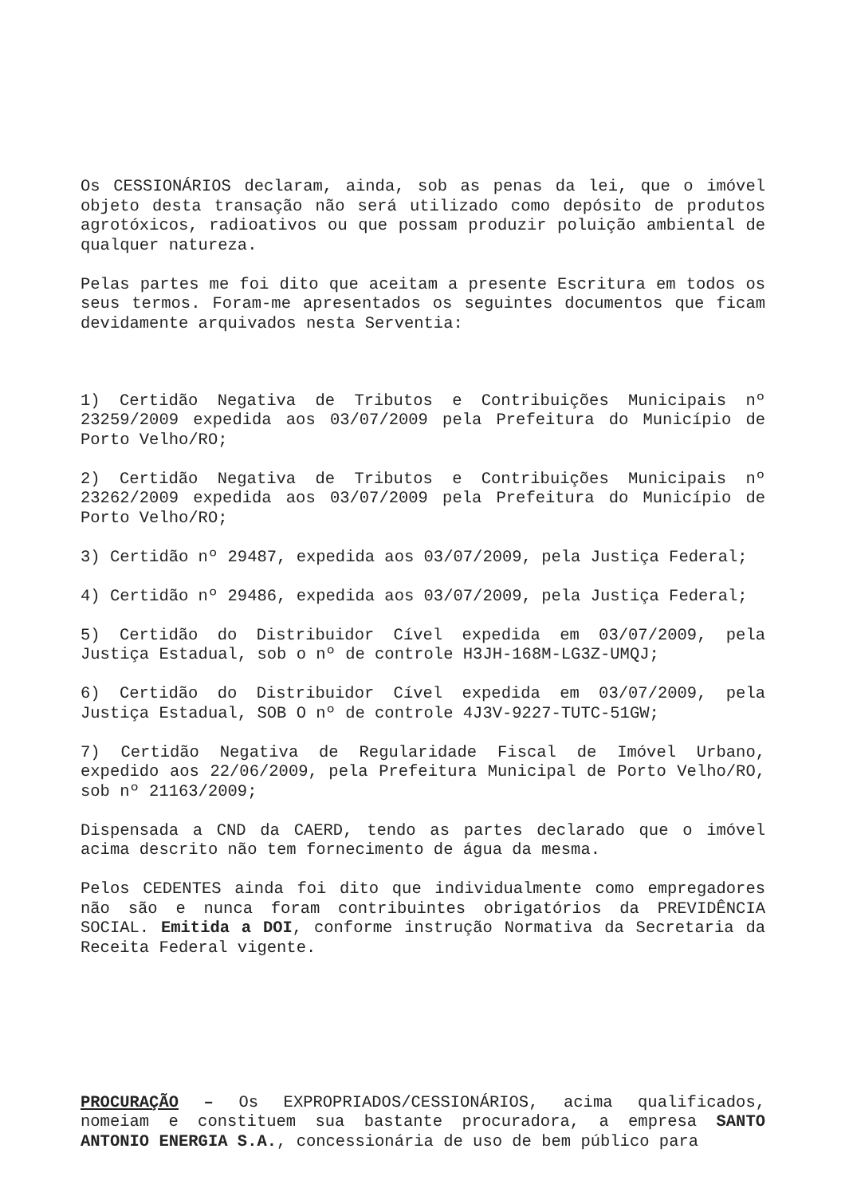Os CESSIONÁRIOS declaram, ainda, sob as penas da lei, que o imóvel objeto desta transação não será utilizado como depósito de produtos agrotóxicos, radioativos ou que possam produzir poluição ambiental de qualquer natureza.
Pelas partes me foi dito que aceitam a presente Escritura em todos os seus termos. Foram-me apresentados os seguintes documentos que ficam devidamente arquivados nesta Serventia:
1) Certidão Negativa de Tributos e Contribuições Municipais nº 23259/2009 expedida aos 03/07/2009 pela Prefeitura do Município de Porto Velho/RO;
2) Certidão Negativa de Tributos e Contribuições Municipais nº 23262/2009 expedida aos 03/07/2009 pela Prefeitura do Município de Porto Velho/RO;
3) Certidão nº 29487, expedida aos 03/07/2009, pela Justiça Federal;
4) Certidão nº 29486, expedida aos 03/07/2009, pela Justiça Federal;
5) Certidão do Distribuidor Cível expedida em 03/07/2009, pela Justiça Estadual, sob o nº de controle H3JH-168M-LG3Z-UMQJ;
6) Certidão do Distribuidor Cível expedida em 03/07/2009, pela Justiça Estadual, SOB O nº de controle 4J3V-9227-TUTC-51GW;
7) Certidão Negativa de Regularidade Fiscal de Imóvel Urbano, expedido aos 22/06/2009, pela Prefeitura Municipal de Porto Velho/RO, sob nº 21163/2009;
Dispensada a CND da CAERD, tendo as partes declarado que o imóvel acima descrito não tem fornecimento de água da mesma.
Pelos CEDENTES ainda foi dito que individualmente como empregadores não são e nunca foram contribuintes obrigatórios da PREVIDÊNCIA SOCIAL. Emitida a DOI, conforme instrução Normativa da Secretaria da Receita Federal vigente.
PROCURAÇÃO – Os EXPROPRIADOS/CESSIONÁRIOS, acima qualificados, nomeiam e constituem sua bastante procuradora, a empresa SANTO ANTONIO ENERGIA S.A., concessionária de uso de bem público para